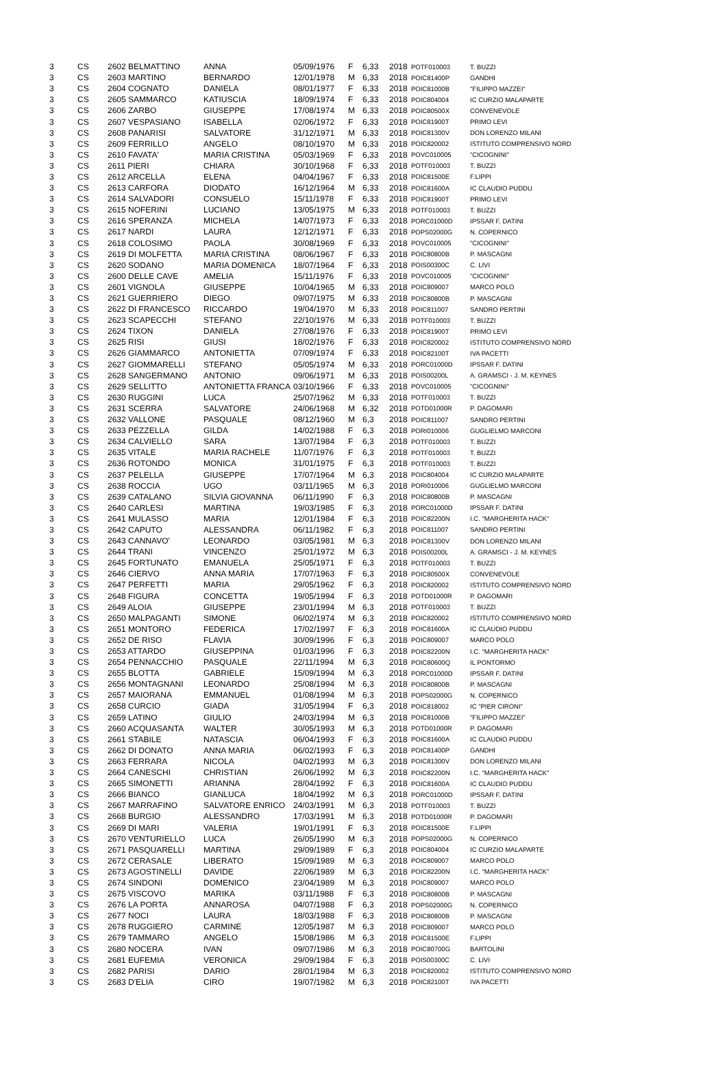| 3 | CS | 2602 BELMATTINO | ANNA | 05/09/1976 | F | 6,33 | 2018 | POTF010003 | T. BUZZI |
| 3 | CS | 2603 MARTINO | BERNARDO | 12/01/1978 | M | 6,33 | 2018 | POIC81400P | GANDHI |
| 3 | CS | 2604 COGNATO | DANIELA | 08/01/1977 | F | 6,33 | 2018 | POIC81000B | "FILIPPO MAZZEI" |
| 3 | CS | 2605 SAMMARCO | KATIUSCIA | 18/09/1974 | F | 6,33 | 2018 | POIC804004 | IC CURZIO MALAPARTE |
| 3 | CS | 2606 ZARBO | GIUSEPPE | 17/08/1974 | M | 6,33 | 2018 | POIC80500X | CONVENEVOLE |
| 3 | CS | 2607 VESPASIANO | ISABELLA | 02/06/1972 | F | 6,33 | 2018 | POIC81900T | PRIMO LEVI |
| 3 | CS | 2608 PANARISI | SALVATORE | 31/12/1971 | M | 6,33 | 2018 | POIC81300V | DON LORENZO MILANI |
| 3 | CS | 2609 FERRILLO | ANGELO | 08/10/1970 | M | 6,33 | 2018 | POIC820002 | ISTITUTO COMPRENSIVO NORD |
| 3 | CS | 2610 FAVATA' | MARIA CRISTINA | 05/03/1969 | F | 6,33 | 2018 | POVC010005 | "CICOGNINI" |
| 3 | CS | 2611 PIERI | CHIARA | 30/10/1968 | F | 6,33 | 2018 | POTF010003 | T. BUZZI |
| 3 | CS | 2612 ARCELLA | ELENA | 04/04/1967 | F | 6,33 | 2018 | POIC81500E | F.LIPPI |
| 3 | CS | 2613 CARFORA | DIODATO | 16/12/1964 | M | 6,33 | 2018 | POIC81600A | IC CLAUDIO PUDDU |
| 3 | CS | 2614 SALVADORI | CONSUELO | 15/11/1978 | F | 6,33 | 2018 | POIC81900T | PRIMO LEVI |
| 3 | CS | 2615 NOFERINI | LUCIANO | 13/05/1975 | M | 6,33 | 2018 | POTF010003 | T. BUZZI |
| 3 | CS | 2616 SPERANZA | MICHELA | 14/07/1973 | F | 6,33 | 2018 | PORC01000D | IPSSAR F. DATINI |
| 3 | CS | 2617 NARDI | LAURA | 12/12/1971 | F | 6,33 | 2018 | POPS02000G | N. COPERNICO |
| 3 | CS | 2618 COLOSIMO | PAOLA | 30/08/1969 | F | 6,33 | 2018 | POVC010005 | "CICOGNINI" |
| 3 | CS | 2619 DI MOLFETTA | MARIA CRISTINA | 08/06/1967 | F | 6,33 | 2018 | POIC80800B | P. MASCAGNI |
| 3 | CS | 2620 SODANO | MARIA DOMENICA | 18/07/1964 | F | 6,33 | 2018 | POIS00300C | C. LIVI |
| 3 | CS | 2600 DELLE CAVE | AMELIA | 15/11/1976 | F | 6,33 | 2018 | POVC010005 | "CICOGNINI" |
| 3 | CS | 2601 VIGNOLA | GIUSEPPE | 10/04/1965 | M | 6,33 | 2018 | POIC809007 | MARCO POLO |
| 3 | CS | 2621 GUERRIERO | DIEGO | 09/07/1975 | M | 6,33 | 2018 | POIC80800B | P. MASCAGNI |
| 3 | CS | 2622 DI FRANCESCO | RICCARDO | 19/04/1970 | M | 6,33 | 2018 | POIC811007 | SANDRO PERTINI |
| 3 | CS | 2623 SCAPECCHI | STEFANO | 22/10/1976 | M | 6,33 | 2018 | POTF010003 | T. BUZZI |
| 3 | CS | 2624 TIXON | DANIELA | 27/08/1976 | F | 6,33 | 2018 | POIC81900T | PRIMO LEVI |
| 3 | CS | 2625 RISI | GIUSI | 18/02/1976 | F | 6,33 | 2018 | POIC820002 | ISTITUTO COMPRENSIVO NORD |
| 3 | CS | 2626 GIAMMARCO | ANTONIETTA | 07/09/1974 | F | 6,33 | 2018 | POIC82100T | IVA PACETTI |
| 3 | CS | 2627 GIOMMARELLI | STEFANO | 05/05/1974 | M | 6,33 | 2018 | PORC01000D | IPSSAR F. DATINI |
| 3 | CS | 2628 SANGERMANO | ANTONIO | 09/06/1971 | M | 6,33 | 2018 | POIS00200L | A. GRAMSCI - J. M. KEYNES |
| 3 | CS | 2629 SELLITTO | ANTONIETTA FRANCA | 03/10/1966 | F | 6,33 | 2018 | POVC010005 | "CICOGNINI" |
| 3 | CS | 2630 RUGGINI | LUCA | 25/07/1962 | M | 6,33 | 2018 | POTF010003 | T. BUZZI |
| 3 | CS | 2631 SCERRA | SALVATORE | 24/06/1968 | M | 6,32 | 2018 | POTD01000R | P. DAGOMARI |
| 3 | CS | 2632 VALLONE | PASQUALE | 08/12/1960 | M | 6,3 | 2018 | POIC811007 | SANDRO PERTINI |
| 3 | CS | 2633 PEZZELLA | GILDA | 14/02/1988 | F | 6,3 | 2018 | PORI010006 | GUGLIELMO MARCONI |
| 3 | CS | 2634 CALVIELLO | SARA | 13/07/1984 | F | 6,3 | 2018 | POTF010003 | T. BUZZI |
| 3 | CS | 2635 VITALE | MARIA RACHELE | 11/07/1976 | F | 6,3 | 2018 | POTF010003 | T. BUZZI |
| 3 | CS | 2636 ROTONDO | MONICA | 31/01/1975 | F | 6,3 | 2018 | POTF010003 | T. BUZZI |
| 3 | CS | 2637 PELELLA | GIUSEPPE | 17/07/1964 | M | 6,3 | 2018 | POIC804004 | IC CURZIO MALAPARTE |
| 3 | CS | 2638 ROCCIA | UGO | 03/11/1965 | M | 6,3 | 2018 | PORI010006 | GUGLIELMO MARCONI |
| 3 | CS | 2639 CATALANO | SILVIA GIOVANNA | 06/11/1990 | F | 6,3 | 2018 | POIC80800B | P. MASCAGNI |
| 3 | CS | 2640 CARLESI | MARTINA | 19/03/1985 | F | 6,3 | 2018 | PORC01000D | IPSSAR F. DATINI |
| 3 | CS | 2641 MULASSO | MARIA | 12/01/1984 | F | 6,3 | 2018 | POIC82200N | I.C. "MARGHERITA HACK" |
| 3 | CS | 2642 CAPUTO | ALESSANDRA | 06/11/1982 | F | 6,3 | 2018 | POIC811007 | SANDRO PERTINI |
| 3 | CS | 2643 CANNAVO' | LEONARDO | 03/05/1981 | M | 6,3 | 2018 | POIC81300V | DON LORENZO MILANI |
| 3 | CS | 2644 TRANI | VINCENZO | 25/01/1972 | M | 6,3 | 2018 | POIS00200L | A. GRAMSCI - J. M. KEYNES |
| 3 | CS | 2645 FORTUNATO | EMANUELA | 25/05/1971 | F | 6,3 | 2018 | POTF010003 | T. BUZZI |
| 3 | CS | 2646 CIERVO | ANNA MARIA | 17/07/1963 | F | 6,3 | 2018 | POIC80500X | CONVENEVOLE |
| 3 | CS | 2647 PERFETTI | MARIA | 29/05/1962 | F | 6,3 | 2018 | POIC820002 | ISTITUTO COMPRENSIVO NORD |
| 3 | CS | 2648 FIGURA | CONCETTA | 19/05/1994 | F | 6,3 | 2018 | POTD01000R | P. DAGOMARI |
| 3 | CS | 2649 ALOIA | GIUSEPPE | 23/01/1994 | M | 6,3 | 2018 | POTF010003 | T. BUZZI |
| 3 | CS | 2650 MALPAGANTI | SIMONE | 06/02/1974 | M | 6,3 | 2018 | POIC820002 | ISTITUTO COMPRENSIVO NORD |
| 3 | CS | 2651 MONTORO | FEDERICA | 17/02/1997 | F | 6,3 | 2018 | POIC81600A | IC CLAUDIO PUDDU |
| 3 | CS | 2652 DE RISO | FLAVIA | 30/09/1996 | F | 6,3 | 2018 | POIC809007 | MARCO POLO |
| 3 | CS | 2653 ATTARDO | GIUSEPPINA | 01/03/1996 | F | 6,3 | 2018 | POIC82200N | I.C. "MARGHERITA HACK" |
| 3 | CS | 2654 PENNACCHIO | PASQUALE | 22/11/1994 | M | 6,3 | 2018 | POIC80600Q | IL PONTORMO |
| 3 | CS | 2655 BLOTTA | GABRIELE | 15/09/1994 | M | 6,3 | 2018 | PORC01000D | IPSSAR F. DATINI |
| 3 | CS | 2656 MONTAGNANI | LEONARDO | 25/08/1994 | M | 6,3 | 2018 | POIC80800B | P. MASCAGNI |
| 3 | CS | 2657 MAIORANA | EMMANUEL | 01/08/1994 | M | 6,3 | 2018 | POPS02000G | N. COPERNICO |
| 3 | CS | 2658 CURCIO | GIADA | 31/05/1994 | F | 6,3 | 2018 | POIC818002 | IC "PIER CIRONI" |
| 3 | CS | 2659 LATINO | GIULIO | 24/03/1994 | M | 6,3 | 2018 | POIC81000B | "FILIPPO MAZZEI" |
| 3 | CS | 2660 ACQUASANTA | WALTER | 30/05/1993 | M | 6,3 | 2018 | POTD01000R | P. DAGOMARI |
| 3 | CS | 2661 STABILE | NATASCIA | 06/04/1993 | F | 6,3 | 2018 | POIC81600A | IC CLAUDIO PUDDU |
| 3 | CS | 2662 DI DONATO | ANNA MARIA | 06/02/1993 | F | 6,3 | 2018 | POIC81400P | GANDHI |
| 3 | CS | 2663 FERRARA | NICOLA | 04/02/1993 | M | 6,3 | 2018 | POIC81300V | DON LORENZO MILANI |
| 3 | CS | 2664 CANESCHI | CHRISTIAN | 26/06/1992 | M | 6,3 | 2018 | POIC82200N | I.C. "MARGHERITA HACK" |
| 3 | CS | 2665 SIMONETTI | ARIANNA | 28/04/1992 | F | 6,3 | 2018 | POIC81600A | IC CLAUDIO PUDDU |
| 3 | CS | 2666 BIANCO | GIANLUCA | 18/04/1992 | M | 6,3 | 2018 | PORC01000D | IPSSAR F. DATINI |
| 3 | CS | 2667 MARRAFINO | SALVATORE ENRICO | 24/03/1991 | M | 6,3 | 2018 | POTF010003 | T. BUZZI |
| 3 | CS | 2668 BURGIO | ALESSANDRO | 17/03/1991 | M | 6,3 | 2018 | POTD01000R | P. DAGOMARI |
| 3 | CS | 2669 DI MARI | VALERIA | 19/01/1991 | F | 6,3 | 2018 | POIC81500E | F.LIPPI |
| 3 | CS | 2670 VENTURIELLO | LUCA | 26/05/1990 | M | 6,3 | 2018 | POPS02000G | N. COPERNICO |
| 3 | CS | 2671 PASQUARELLI | MARTINA | 29/09/1989 | F | 6,3 | 2018 | POIC804004 | IC CURZIO MALAPARTE |
| 3 | CS | 2672 CERASALE | LIBERATO | 15/09/1989 | M | 6,3 | 2018 | POIC809007 | MARCO POLO |
| 3 | CS | 2673 AGOSTINELLI | DAVIDE | 22/06/1989 | M | 6,3 | 2018 | POIC82200N | I.C. "MARGHERITA HACK" |
| 3 | CS | 2674 SINDONI | DOMENICO | 23/04/1989 | M | 6,3 | 2018 | POIC809007 | MARCO POLO |
| 3 | CS | 2675 VISCOVO | MARIKA | 03/11/1988 | F | 6,3 | 2018 | POIC80800B | P. MASCAGNI |
| 3 | CS | 2676 LA PORTA | ANNAROSA | 04/07/1988 | F | 6,3 | 2018 | POPS02000G | N. COPERNICO |
| 3 | CS | 2677 NOCI | LAURA | 18/03/1988 | F | 6,3 | 2018 | POIC80800B | P. MASCAGNI |
| 3 | CS | 2678 RUGGIERO | CARMINE | 12/05/1987 | M | 6,3 | 2018 | POIC809007 | MARCO POLO |
| 3 | CS | 2679 TAMMARO | ANGELO | 15/08/1986 | M | 6,3 | 2018 | POIC81500E | F.LIPPI |
| 3 | CS | 2680 NOCERA | IVAN | 09/07/1986 | M | 6,3 | 2018 | POIC80700G | BARTOLINI |
| 3 | CS | 2681 EUFEMIA | VERONICA | 29/09/1984 | F | 6,3 | 2018 | POIS00300C | C. LIVI |
| 3 | CS | 2682 PARISI | DARIO | 28/01/1984 | M | 6,3 | 2018 | POIC820002 | ISTITUTO COMPRENSIVO NORD |
| 3 | CS | 2683 D'ELIA | CIRO | 19/07/1982 | M | 6,3 | 2018 | POIC82100T | IVA PACETTI |